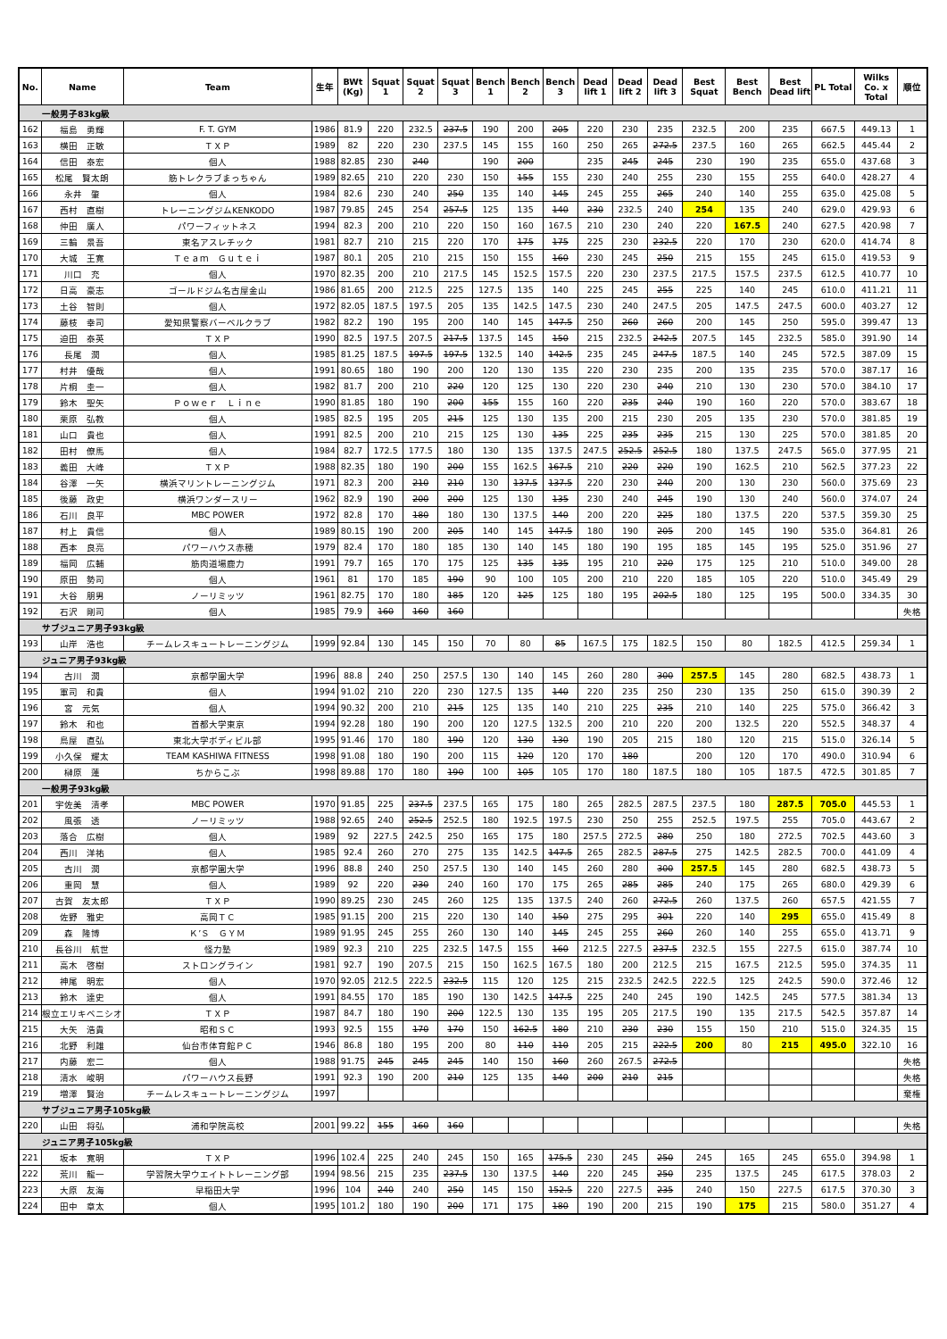| No. | Name | Team | 生年 | BWt (Kg) | Squat 1 | Squat 2 | Squat 3 | Bench 1 | Bench 2 | Bench 3 | Dead lift 1 | Dead lift 2 | Dead lift 3 | Best Squat | Best Bench | Best Dead lift | PL Total | Wilks Co. x Total | 順位 |
| --- | --- | --- | --- | --- | --- | --- | --- | --- | --- | --- | --- | --- | --- | --- | --- | --- | --- | --- | --- |
| 一般男子83kg級 | | | | | | | | | | | | | | | | | | | |
| 162 | 福島 勇輝 | F. T. GYM | 1986 | 81.9 | 220 | 232.5 | 237.5 | 190 | 200 | 205 | 220 | 230 | 235 | 232.5 | 200 | 235 | 667.5 | 449.13 | 1 |
| 163 | 横田 正敏 | ＴＸＰ | 1989 | 82 | 220 | 230 | 237.5 | 145 | 155 | 160 | 250 | 265 | 272.5 | 237.5 | 160 | 265 | 662.5 | 445.44 | 2 |
| 164 | 信田 泰宏 | 個人 | 1988 | 82.85 | 230 | 240 | | 190 | 200 | | 235 | 245 | 245 | 230 | 190 | 235 | 655.0 | 437.68 | 3 |
| 165 | 松尾 賢太朗 | 筋トレクラブまっちゃん | 1989 | 82.65 | 210 | 220 | 230 | 150 | 155 | 155 | 230 | 240 | 255 | 230 | 155 | 255 | 640.0 | 428.27 | 4 |
| 166 | 永井 肇 | 個人 | 1984 | 82.6 | 230 | 240 | 250 | 135 | 140 | 145 | 245 | 255 | 265 | 240 | 140 | 255 | 635.0 | 425.08 | 5 |
| 167 | 西村 直樹 | トレーニングジムKENKODO | 1987 | 79.85 | 245 | 254 | 257.5 | 125 | 135 | 140 | 230 | 232.5 | 240 | 254 | 135 | 240 | 629.0 | 429.93 | 6 |
| 168 | 仲田 廣人 | パワーフィットネス | 1994 | 82.3 | 200 | 210 | 220 | 150 | 160 | 167.5 | 210 | 230 | 240 | 220 | 167.5 | 240 | 627.5 | 420.98 | 7 |
| 169 | 三輪 景吾 | 東名アスレチック | 1981 | 82.7 | 210 | 215 | 220 | 170 | 175 | 175 | 225 | 230 | 232.5 | 220 | 170 | 230 | 620.0 | 414.74 | 8 |
| 170 | 大城 王寛 | Ｔｅａｍ Ｇｕｔｅｉ | 1987 | 80.1 | 205 | 210 | 215 | 150 | 155 | 160 | 230 | 245 | 250 | 215 | 155 | 245 | 615.0 | 419.53 | 9 |
| 171 | 川口 充 | 個人 | 1970 | 82.35 | 200 | 210 | 217.5 | 145 | 152.5 | 157.5 | 220 | 230 | 237.5 | 217.5 | 157.5 | 237.5 | 612.5 | 410.77 | 10 |
| 172 | 日高 豪志 | ゴールドジム名古屋金山 | 1986 | 81.65 | 200 | 212.5 | 225 | 127.5 | 135 | 140 | 225 | 245 | 255 | 225 | 140 | 245 | 610.0 | 411.21 | 11 |
| 173 | 土谷 智則 | 個人 | 1972 | 82.05 | 187.5 | 197.5 | 205 | 135 | 142.5 | 147.5 | 230 | 240 | 247.5 | 205 | 147.5 | 247.5 | 600.0 | 403.27 | 12 |
| 174 | 藤枝 幸司 | 愛知県警察バーベルクラブ | 1982 | 82.2 | 190 | 195 | 200 | 140 | 145 | 147.5 | 250 | 260 | 260 | 200 | 145 | 250 | 595.0 | 399.47 | 13 |
| 175 | 迫田 泰英 | ＴＸＰ | 1990 | 82.5 | 197.5 | 207.5 | 217.5 | 137.5 | 145 | 150 | 215 | 232.5 | 242.5 | 207.5 | 145 | 232.5 | 585.0 | 391.90 | 14 |
| 176 | 長尾 潤 | 個人 | 1985 | 81.25 | 187.5 | 197.5 | 197.5 | 132.5 | 140 | 142.5 | 235 | 245 | 247.5 | 187.5 | 140 | 245 | 572.5 | 387.09 | 15 |
| 177 | 村井 優哉 | 個人 | 1991 | 80.65 | 180 | 190 | 200 | 120 | 130 | 135 | 220 | 230 | 235 | 200 | 135 | 235 | 570.0 | 387.17 | 16 |
| 178 | 片桐 圭一 | 個人 | 1982 | 81.7 | 200 | 210 | 220 | 120 | 125 | 130 | 220 | 230 | 240 | 210 | 130 | 230 | 570.0 | 384.10 | 17 |
| 179 | 鈴木 聖矢 | Ｐｏｗｅｒ Ｌｉｎｅ | 1990 | 81.85 | 180 | 190 | 200 | 155 | 155 | 160 | 220 | 235 | 240 | 190 | 160 | 220 | 570.0 | 383.67 | 18 |
| 180 | 栗原 弘教 | 個人 | 1985 | 82.5 | 195 | 205 | 215 | 125 | 130 | 135 | 200 | 215 | 230 | 205 | 135 | 230 | 570.0 | 381.85 | 19 |
| 181 | 山口 貴也 | 個人 | 1991 | 82.5 | 200 | 210 | 215 | 125 | 130 | 135 | 225 | 235 | 235 | 215 | 130 | 225 | 570.0 | 381.85 | 20 |
| 182 | 田村 僚馬 | 個人 | 1984 | 82.7 | 172.5 | 177.5 | 180 | 130 | 135 | 137.5 | 247.5 | 252.5 | 252.5 | 180 | 137.5 | 247.5 | 565.0 | 377.95 | 21 |
| 183 | 義田 大峰 | ＴＸＰ | 1988 | 82.35 | 180 | 190 | 200 | 155 | 162.5 | 167.5 | 210 | 220 | 220 | 190 | 162.5 | 210 | 562.5 | 377.23 | 22 |
| 184 | 谷澤 一矢 | 横浜マリントレーニングジム | 1971 | 82.3 | 200 | 210 | 210 | 130 | 137.5 | 137.5 | 220 | 230 | 240 | 200 | 130 | 230 | 560.0 | 375.69 | 23 |
| 185 | 後藤 政史 | 横浜ワンダースリー | 1962 | 82.9 | 190 | 200 | 200 | 125 | 130 | 135 | 230 | 240 | 245 | 190 | 130 | 240 | 560.0 | 374.07 | 24 |
| 186 | 石川 良平 | MBC POWER | 1972 | 82.8 | 170 | 180 | 180 | 130 | 137.5 | 140 | 200 | 220 | 225 | 180 | 137.5 | 220 | 537.5 | 359.30 | 25 |
| 187 | 村上 貴信 | 個人 | 1989 | 80.15 | 190 | 200 | 205 | 140 | 145 | 147.5 | 180 | 190 | 205 | 200 | 145 | 190 | 535.0 | 364.81 | 26 |
| 188 | 西本 良亮 | パワーハウス赤穂 | 1979 | 82.4 | 170 | 180 | 185 | 130 | 140 | 145 | 180 | 190 | 195 | 185 | 145 | 195 | 525.0 | 351.96 | 27 |
| 189 | 福岡 広輔 | 筋肉道場鹿力 | 1991 | 79.7 | 165 | 170 | 175 | 125 | 135 | 135 | 195 | 210 | 220 | 175 | 125 | 210 | 510.0 | 349.00 | 28 |
| 190 | 原田 勢司 | 個人 | 1961 | 81 | 170 | 185 | 190 | 90 | 100 | 105 | 200 | 210 | 220 | 185 | 105 | 220 | 510.0 | 345.49 | 29 |
| 191 | 大谷 朋男 | ノーリミッツ | 1961 | 82.75 | 170 | 180 | 185 | 120 | 125 | 125 | 180 | 195 | 202.5 | 180 | 125 | 195 | 500.0 | 334.35 | 30 |
| 192 | 石沢 剛司 | 個人 | 1985 | 79.9 | 160 | 160 | 160 | | | | | | | | | | | | 失格 |
| サブジュニア男子93kg級 | | | | | | | | | | | | | | | | | | | |
| 193 | 山岸 浩也 | チームレスキュートレーニングジム | 1999 | 92.84 | 130 | 145 | 150 | 70 | 80 | 85 | 167.5 | 175 | 182.5 | 150 | 80 | 182.5 | 412.5 | 259.34 | 1 |
| ジュニア男子93kg級 | | | | | | | | | | | | | | | | | | | |
| 194 | 古川 潤 | 京都学園大学 | 1996 | 88.8 | 240 | 250 | 257.5 | 130 | 140 | 145 | 260 | 280 | 300 | 257.5 | 145 | 280 | 682.5 | 438.73 | 1 |
| 195 | 軍司 和貴 | 個人 | 1994 | 91.02 | 210 | 220 | 230 | 127.5 | 135 | 140 | 220 | 235 | 250 | 230 | 135 | 250 | 615.0 | 390.39 | 2 |
| 196 | 宮 元気 | 個人 | 1994 | 90.32 | 200 | 210 | 215 | 125 | 135 | 140 | 210 | 225 | 235 | 210 | 140 | 225 | 575.0 | 366.42 | 3 |
| 197 | 鈴木 和也 | 首都大学東京 | 1994 | 92.28 | 180 | 190 | 200 | 120 | 127.5 | 132.5 | 200 | 210 | 220 | 200 | 132.5 | 220 | 552.5 | 348.37 | 4 |
| 198 | 鳥屋 直弘 | 東北大学ボディビル部 | 1995 | 91.46 | 170 | 180 | 190 | 120 | 130 | 130 | 190 | 205 | 215 | 180 | 120 | 215 | 515.0 | 326.14 | 5 |
| 199 | 小久保 耀太 | TEAM KASHIWA FITNESS | 1998 | 91.08 | 180 | 190 | 200 | 115 | 120 | 120 | 170 | 180 | | 200 | 120 | 170 | 490.0 | 310.94 | 6 |
| 200 | 榊原 蓮 | ちからこぶ | 1998 | 89.88 | 170 | 180 | 190 | 100 | 105 | 105 | 170 | 180 | 187.5 | 180 | 105 | 187.5 | 472.5 | 301.85 | 7 |
| 一般男子93kg級 | | | | | | | | | | | | | | | | | | | |
| 201 | 宇佐美 清孝 | MBC POWER | 1970 | 91.85 | 225 | 237.5 | 237.5 | 165 | 175 | 180 | 265 | 282.5 | 287.5 | 237.5 | 180 | 287.5 | 705.0 | 445.53 | 1 |
| 202 | 風張 透 | ノーリミッツ | 1988 | 92.65 | 240 | 252.5 | 252.5 | 180 | 192.5 | 197.5 | 230 | 250 | 255 | 252.5 | 197.5 | 255 | 705.0 | 443.67 | 2 |
| 203 | 落合 広樹 | 個人 | 1989 | 92 | 227.5 | 242.5 | 250 | 165 | 175 | 180 | 257.5 | 272.5 | 280 | 250 | 180 | 272.5 | 702.5 | 443.60 | 3 |
| 204 | 西川 洋祐 | 個人 | 1985 | 92.4 | 260 | 270 | 275 | 135 | 142.5 | 147.5 | 265 | 282.5 | 287.5 | 275 | 142.5 | 282.5 | 700.0 | 441.09 | 4 |
| 205 | 古川 潤 | 京都学園大学 | 1996 | 88.8 | 240 | 250 | 257.5 | 130 | 140 | 145 | 260 | 280 | 300 | 257.5 | 145 | 280 | 682.5 | 438.73 | 5 |
| 206 | 重岡 慧 | 個人 | 1989 | 92 | 220 | 230 | 240 | 160 | 170 | 175 | 265 | 285 | 285 | 240 | 175 | 265 | 680.0 | 429.39 | 6 |
| 207 | 古賀 友太郎 | ＴＸＰ | 1990 | 89.25 | 230 | 245 | 260 | 125 | 135 | 137.5 | 240 | 260 | 272.5 | 260 | 137.5 | 260 | 657.5 | 421.55 | 7 |
| 208 | 佐野 雅史 | 高岡ＴＣ | 1985 | 91.15 | 200 | 215 | 220 | 130 | 140 | 150 | 275 | 295 | 301 | 220 | 140 | 295 | 655.0 | 415.49 | 8 |
| 209 | 森 隆博 | Ｋ’Ｓ ＧＹＭ | 1989 | 91.95 | 245 | 255 | 260 | 130 | 140 | 145 | 245 | 255 | 260 | 260 | 140 | 255 | 655.0 | 413.71 | 9 |
| 210 | 長谷川 航世 | 怪力塾 | 1989 | 92.3 | 210 | 225 | 232.5 | 147.5 | 155 | 160 | 212.5 | 227.5 | 237.5 | 232.5 | 155 | 227.5 | 615.0 | 387.74 | 10 |
| 211 | 高木 啓樹 | ストロングライン | 1981 | 92.7 | 190 | 207.5 | 215 | 150 | 162.5 | 167.5 | 180 | 200 | 212.5 | 215 | 167.5 | 212.5 | 595.0 | 374.35 | 11 |
| 212 | 神尾 明宏 | 個人 | 1970 | 92.05 | 212.5 | 222.5 | 232.5 | 115 | 120 | 125 | 215 | 232.5 | 242.5 | 222.5 | 125 | 242.5 | 590.0 | 372.46 | 12 |
| 213 | 鈴木 達史 | 個人 | 1991 | 84.55 | 170 | 185 | 190 | 130 | 142.5 | 147.5 | 225 | 240 | 245 | 190 | 142.5 | 245 | 577.5 | 381.34 | 13 |
| 214 | 根立エリキベニシオ | ＴＸＰ | 1987 | 84.7 | 180 | 190 | 200 | 122.5 | 130 | 135 | 195 | 205 | 217.5 | 190 | 135 | 217.5 | 542.5 | 357.87 | 14 |
| 215 | 大矢 浩貴 | 昭和ＳＣ | 1993 | 92.5 | 155 | 170 | 170 | 150 | 162.5 | 180 | 210 | 230 | 230 | 155 | 150 | 210 | 515.0 | 324.35 | 15 |
| 216 | 北野 利雄 | 仙台市体育館ＰＣ | 1946 | 86.8 | 180 | 195 | 200 | 80 | 110 | 110 | 205 | 215 | 222.5 | 200 | 80 | 215 | 495.0 | 322.10 | 16 |
| 217 | 内藤 宏二 | 個人 | 1988 | 91.75 | 245 | 245 | 245 | 140 | 150 | 160 | 260 | 267.5 | 272.5 | | | | | | 失格 |
| 218 | 清水 峻明 | パワーハウス長野 | 1991 | 92.3 | 190 | 200 | 210 | 125 | 135 | 140 | 200 | 210 | 215 | | | | | | 失格 |
| 219 | 増澤 賢治 | チームレスキュートレーニングジム | 1997 | | | | | | | | | | | | | | | | 棄権 |
| サブジュニア男子105kg級 | | | | | | | | | | | | | | | | | | | |
| 220 | 山田 将弘 | 浦和学院高校 | 2001 | 99.22 | 155 | 160 | 160 | | | | | | | | | | | | 失格 |
| ジュニア男子105kg級 | | | | | | | | | | | | | | | | | | | |
| 221 | 坂本 寛明 | ＴＸＰ | 1996 | 102.4 | 225 | 240 | 245 | 150 | 165 | 175.5 | 230 | 245 | 250 | 245 | 165 | 245 | 655.0 | 394.98 | 1 |
| 222 | 荒川 龍一 | 学習院大学ウエイトトレーニング部 | 1994 | 98.56 | 215 | 235 | 237.5 | 130 | 137.5 | 140 | 220 | 245 | 250 | 235 | 137.5 | 245 | 617.5 | 378.03 | 2 |
| 223 | 大原 友海 | 早稲田大学 | 1996 | 104 | 240 | 240 | 250 | 145 | 150 | 152.5 | 220 | 227.5 | 235 | 240 | 150 | 227.5 | 617.5 | 370.30 | 3 |
| 224 | 田中 章太 | 個人 | 1995 | 101.2 | 180 | 190 | 200 | 171 | 175 | 180 | 190 | 200 | 215 | 190 | 175 | 215 | 580.0 | 351.27 | 4 |